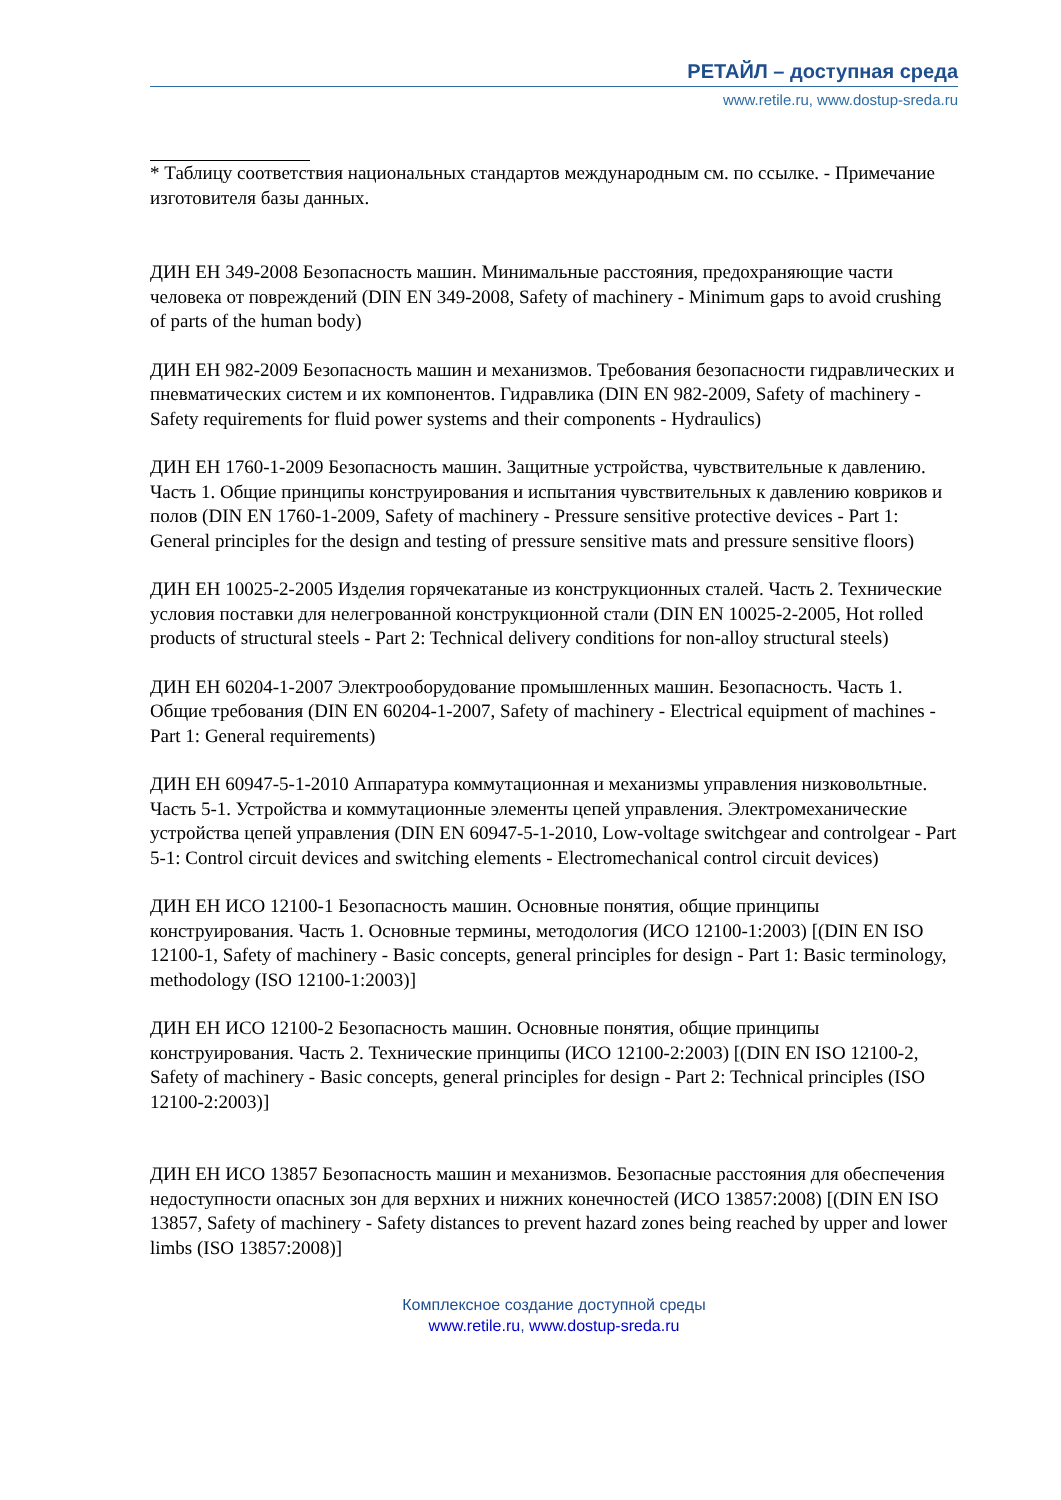РЕТАЙЛ – доступная среда
www.retile.ru, www.dostup-sreda.ru
* Таблицу соответствия национальных стандартов международным см. по ссылке. - Примечание изготовителя базы данных.
ДИН ЕН 349-2008 Безопасность машин. Минимальные расстояния, предохраняющие части человека от повреждений (DIN EN 349-2008, Safety of machinery - Minimum gaps to avoid crushing of parts of the human body)
ДИН ЕН 982-2009 Безопасность машин и механизмов. Требования безопасности гидравлических и пневматических систем и их компонентов. Гидравлика (DIN EN 982-2009, Safety of machinery - Safety requirements for fluid power systems and their components - Hydraulics)
ДИН ЕН 1760-1-2009 Безопасность машин. Защитные устройства, чувствительные к давлению. Часть 1. Общие принципы конструирования и испытания чувствительных к давлению ковриков и полов (DIN EN 1760-1-2009, Safety of machinery - Pressure sensitive protective devices - Part 1: General principles for the design and testing of pressure sensitive mats and pressure sensitive floors)
ДИН ЕН 10025-2-2005 Изделия горячекатаные из конструкционных сталей. Часть 2. Технические условия поставки для нелегрованной конструкционной стали (DIN EN 10025-2-2005, Hot rolled products of structural steels - Part 2: Technical delivery conditions for non-alloy structural steels)
ДИН ЕН 60204-1-2007 Электрооборудование промышленных машин. Безопасность. Часть 1. Общие требования (DIN EN 60204-1-2007, Safety of machinery - Electrical equipment of machines - Part 1: General requirements)
ДИН ЕН 60947-5-1-2010 Аппаратура коммутационная и механизмы управления низковольтные. Часть 5-1. Устройства и коммутационные элементы цепей управления. Электромеханические устройства цепей управления (DIN EN 60947-5-1-2010, Low-voltage switchgear and controlgear - Part 5-1: Control circuit devices and switching elements - Electromechanical control circuit devices)
ДИН ЕН ИСО 12100-1 Безопасность машин. Основные понятия, общие принципы конструирования. Часть 1. Основные термины, методология (ИСО 12100-1:2003) [(DIN EN ISO 12100-1, Safety of machinery - Basic concepts, general principles for design - Part 1: Basic terminology, methodology (ISO 12100-1:2003)]
ДИН ЕН ИСО 12100-2 Безопасность машин. Основные понятия, общие принципы конструирования. Часть 2. Технические принципы (ИСО 12100-2:2003) [(DIN EN ISO 12100-2, Safety of machinery - Basic concepts, general principles for design - Part 2: Technical principles (ISO 12100-2:2003)]
ДИН ЕН ИСО 13857 Безопасность машин и механизмов. Безопасные расстояния для обеспечения недоступности опасных зон для верхних и нижних конечностей (ИСО 13857:2008) [(DIN EN ISO 13857, Safety of machinery - Safety distances to prevent hazard zones being reached by upper and lower limbs (ISO 13857:2008)]
Комплексное создание доступной среды
www.retile.ru, www.dostup-sreda.ru